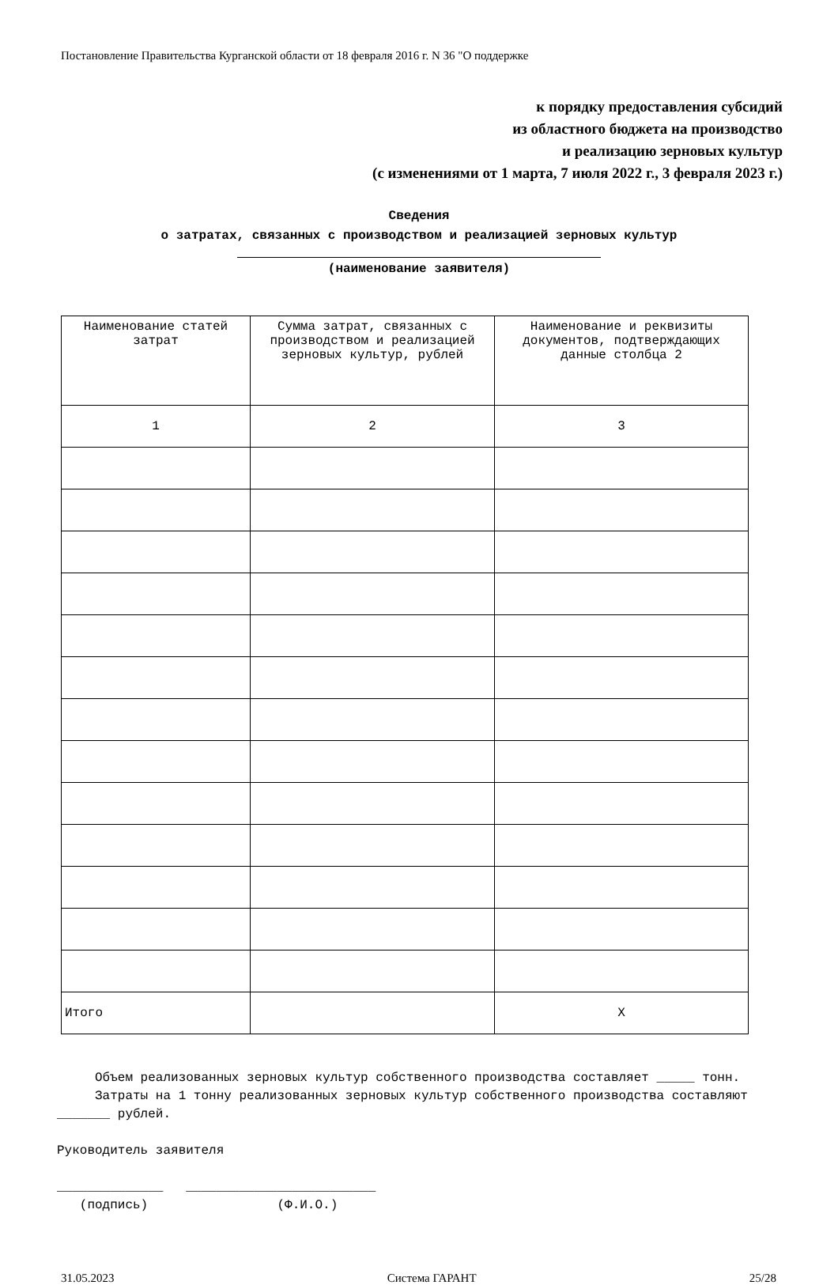Постановление Правительства Курганской области от 18 февраля 2016 г. N 36 "О поддержке
к порядку предоставления субсидий
из областного бюджета на производство
и реализацию зерновых культур
(с изменениями от 1 марта, 7 июля 2022 г., 3 февраля 2023 г.)
Сведения
о затратах, связанных с производством и реализацией зерновых культур
(наименование заявителя)
| Наименование статей затрат | Сумма затрат, связанных с производством и реализацией зерновых культур, рублей | Наименование и реквизиты документов, подтверждающих данные столбца 2 |
| --- | --- | --- |
| 1 | 2 | 3 |
| Итого | | X |
Объем реализованных зерновых культур собственного производства составляет _____ тонн.
Затраты на 1 тонну реализованных зерновых культур собственного производства составляют _______ рублей.
Руководитель заявителя
______________ _________________________
(подпись) (Ф.И.О.)
31.05.2023 Система ГАРАНТ 25/28